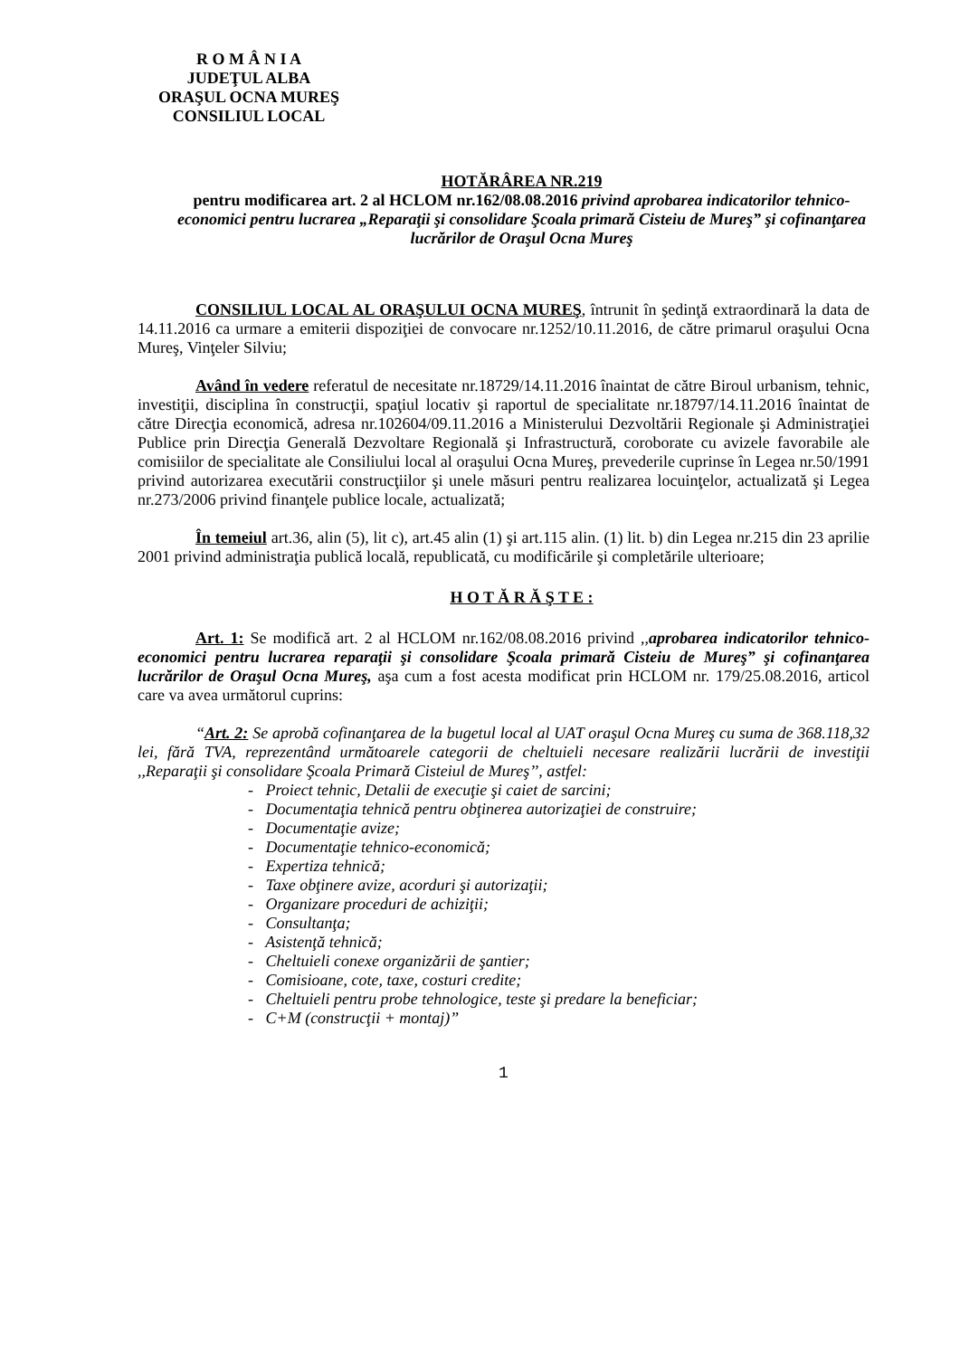R O M Â N I A
JUDEŢUL ALBA
ORAŞUL OCNA MUREŞ
CONSILIUL LOCAL
HOTĂRÂREA NR.219
pentru modificarea art. 2 al HCLOM nr.162/08.08.2016 privind aprobarea indicatorilor tehnico-economici pentru lucrarea „Reparaţii şi consolidare Şcoala primară Cisteiu de Mureş” şi cofinanţarea lucrărilor de Oraşul Ocna Mureş
CONSILIUL LOCAL AL ORAŞULUI OCNA MUREŞ, întrunit în şedinţă extraordinară la data de 14.11.2016 ca urmare a emiterii dispoziţiei de convocare nr.1252/10.11.2016, de către primarul oraşului Ocna Mureş, Vinţeler Silviu;
Având în vedere referatul de necesitate nr.18729/14.11.2016 înaintat de către Biroul urbanism, tehnic, investiţii, disciplina în construcţii, spaţiul locativ şi raportul de specialitate nr.18797/14.11.2016 înaintat de către Direcţia economică, adresa nr.102604/09.11.2016 a Ministerului Dezvoltării Regionale şi Administraţiei Publice prin Direcţia Generală Dezvoltare Regională şi Infrastructură, coroborate cu avizele favorabile ale comisiilor de specialitate ale Consiliului local al oraşului Ocna Mureş, prevederile cuprinse în Legea nr.50/1991 privind autorizarea executării construcţiilor şi unele măsuri pentru realizarea locuinţelor, actualizată şi Legea nr.273/2006 privind finanţele publice locale, actualizată;
În temeiul art.36, alin (5), lit c), art.45 alin (1) şi art.115 alin. (1) lit. b) din Legea nr.215 din 23 aprilie 2001 privind administraţia publică locală, republicată, cu modificările şi completările ulterioare;
H O T Ă R Ă Ş T E :
Art. 1: Se modifică art. 2 al HCLOM nr.162/08.08.2016 privind ,,aprobarea indicatorilor tehnico-economici pentru lucrarea reparaţii şi consolidare Şcoala primară Cisteiu de Mureş” şi cofinanţarea lucrărilor de Oraşul Ocna Mureş, aşa cum a fost acesta modificat prin HCLOM nr. 179/25.08.2016, articol care va avea următorul cuprins:
“Art. 2: Se aprobă cofinanţarea de la bugetul local al UAT oraşul Ocna Mureş cu suma de 368.118,32 lei, fără TVA, reprezentând următoarele categorii de cheltuieli necesare realizării lucrării de investiţii ,,Reparaţii şi consolidare Şcoala Primară Cisteiul de Mureş’’, astfel:
- Proiect tehnic, Detalii de execuţie şi caiet de sarcini;
- Documentaţia tehnică pentru obţinerea autorizaţiei de construire;
- Documentaţie avize;
- Documentaţie tehnico-economică;
- Expertiza tehnică;
- Taxe obţinere avize, acorduri şi autorizaţii;
- Organizare proceduri de achiziţii;
- Consultanţa;
- Asistenţă tehnică;
- Cheltuieli conexe organizării de şantier;
- Comisioane, cote, taxe, costuri credite;
- Cheltuieli pentru probe tehnologice, teste şi predare la beneficiar;
- C+M (construcţii + montaj)”
1